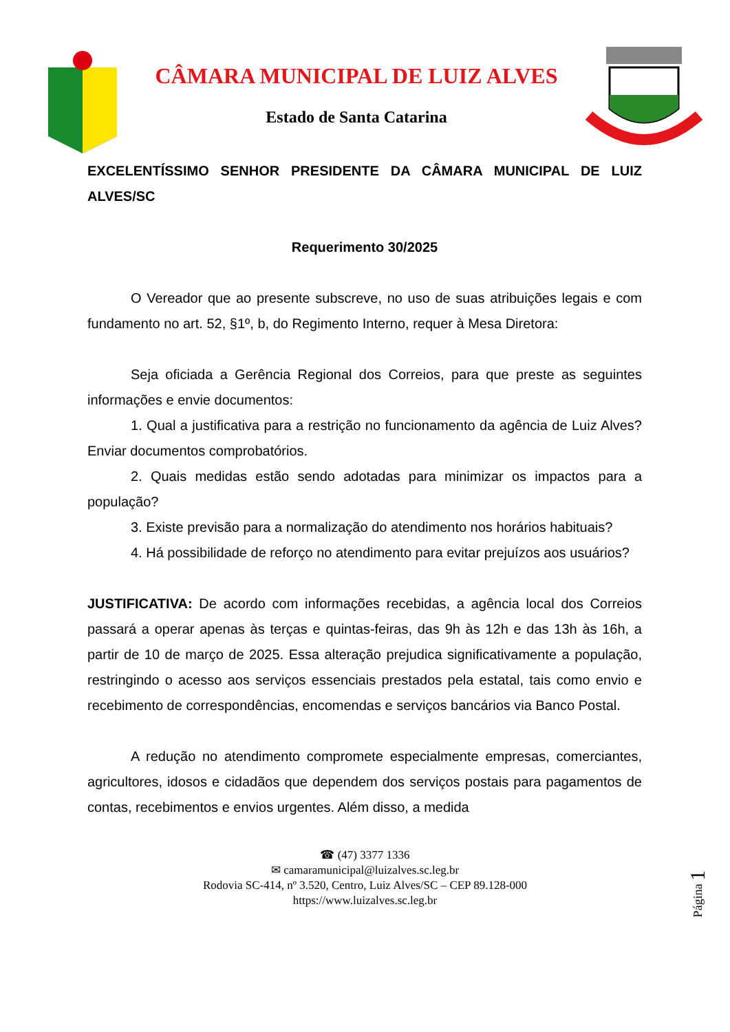CÂMARA MUNICIPAL DE LUIZ ALVES
Estado de Santa Catarina
EXCELENTÍSSIMO SENHOR PRESIDENTE DA CÂMARA MUNICIPAL DE LUIZ ALVES/SC
Requerimento 30/2025
O Vereador que ao presente subscreve, no uso de suas atribuições legais e com fundamento no art. 52, §1º, b, do Regimento Interno, requer à Mesa Diretora:
Seja oficiada a Gerência Regional dos Correios, para que preste as seguintes informações e envie documentos:
1. Qual a justificativa para a restrição no funcionamento da agência de Luiz Alves? Enviar documentos comprobatórios.
2. Quais medidas estão sendo adotadas para minimizar os impactos para a população?
3. Existe previsão para a normalização do atendimento nos horários habituais?
4. Há possibilidade de reforço no atendimento para evitar prejuízos aos usuários?
JUSTIFICATIVA: De acordo com informações recebidas, a agência local dos Correios passará a operar apenas às terças e quintas-feiras, das 9h às 12h e das 13h às 16h, a partir de 10 de março de 2025. Essa alteração prejudica significativamente a população, restringindo o acesso aos serviços essenciais prestados pela estatal, tais como envio e recebimento de correspondências, encomendas e serviços bancários via Banco Postal.
A redução no atendimento compromete especialmente empresas, comerciantes, agricultores, idosos e cidadãos que dependem dos serviços postais para pagamentos de contas, recebimentos e envios urgentes. Além disso, a medida
☎ (47) 3377 1336
✉ camaramunicipal@luizalves.sc.leg.br
Rodovia SC-414, nº 3.520, Centro, Luiz Alves/SC – CEP 89.128-000
https://www.luizalves.sc.leg.br
Página 1